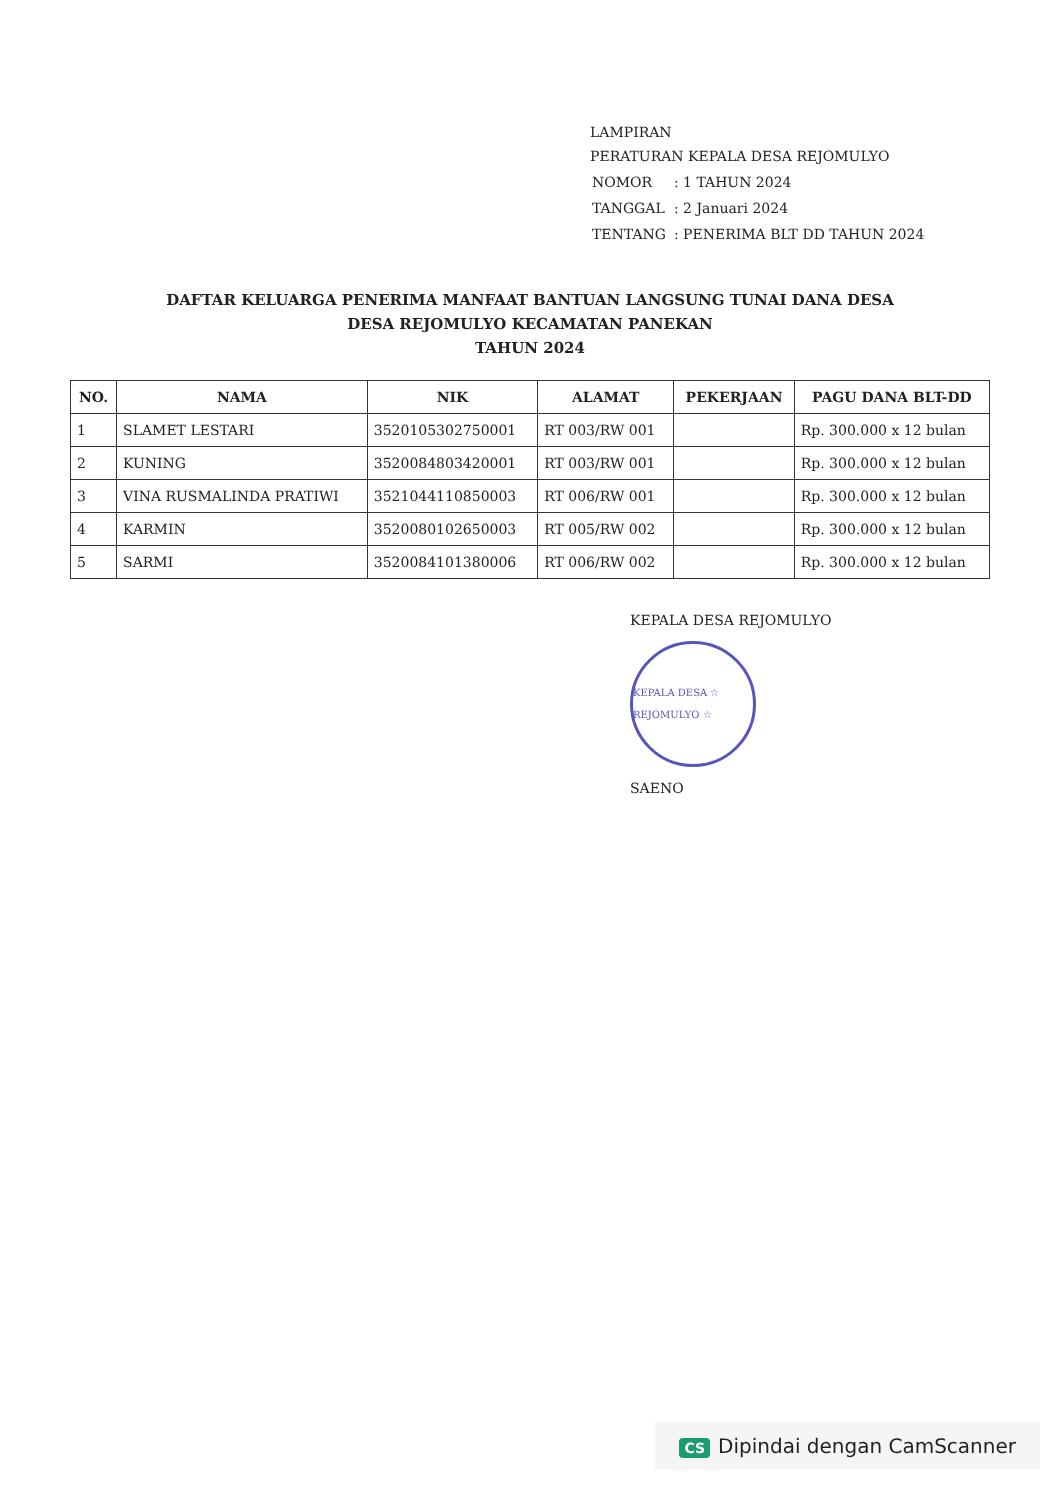LAMPIRAN
PERATURAN KEPALA DESA REJOMULYO
| NOMOR | : 1 TAHUN 2024 |
| TANGGAL | : 2 Januari 2024 |
| TENTANG | : PENERIMA BLT DD TAHUN 2024 |
DAFTAR KELUARGA PENERIMA MANFAAT BANTUAN LANGSUNG TUNAI DANA DESA
DESA REJOMULYO KECAMATAN PANEKAN
TAHUN 2024
| NO. | NAMA | NIK | ALAMAT | PEKERJAAN | PAGU DANA BLT-DD |
| --- | --- | --- | --- | --- | --- |
| 1 | SLAMET LESTARI | 3520105302750001 | RT 003/RW 001 | | Rp. 300.000 x 12 bulan |
| 2 | KUNING | 3520084803420001 | RT 003/RW 001 | | Rp. 300.000 x 12 bulan |
| 3 | VINA RUSMALINDA PRATIWI | 3521044110850003 | RT 006/RW 001 | | Rp. 300.000 x 12 bulan |
| 4 | KARMIN | 3520080102650003 | RT 005/RW 002 | | Rp. 300.000 x 12 bulan |
| 5 | SARMI | 3520084101380006 | RT 006/RW 002 | | Rp. 300.000 x 12 bulan |
KEPALA DESA REJOMULYO
KEPALA DESA ☆ REJOMULYO ☆
SAENO
CS Dipindai dengan CamScanner